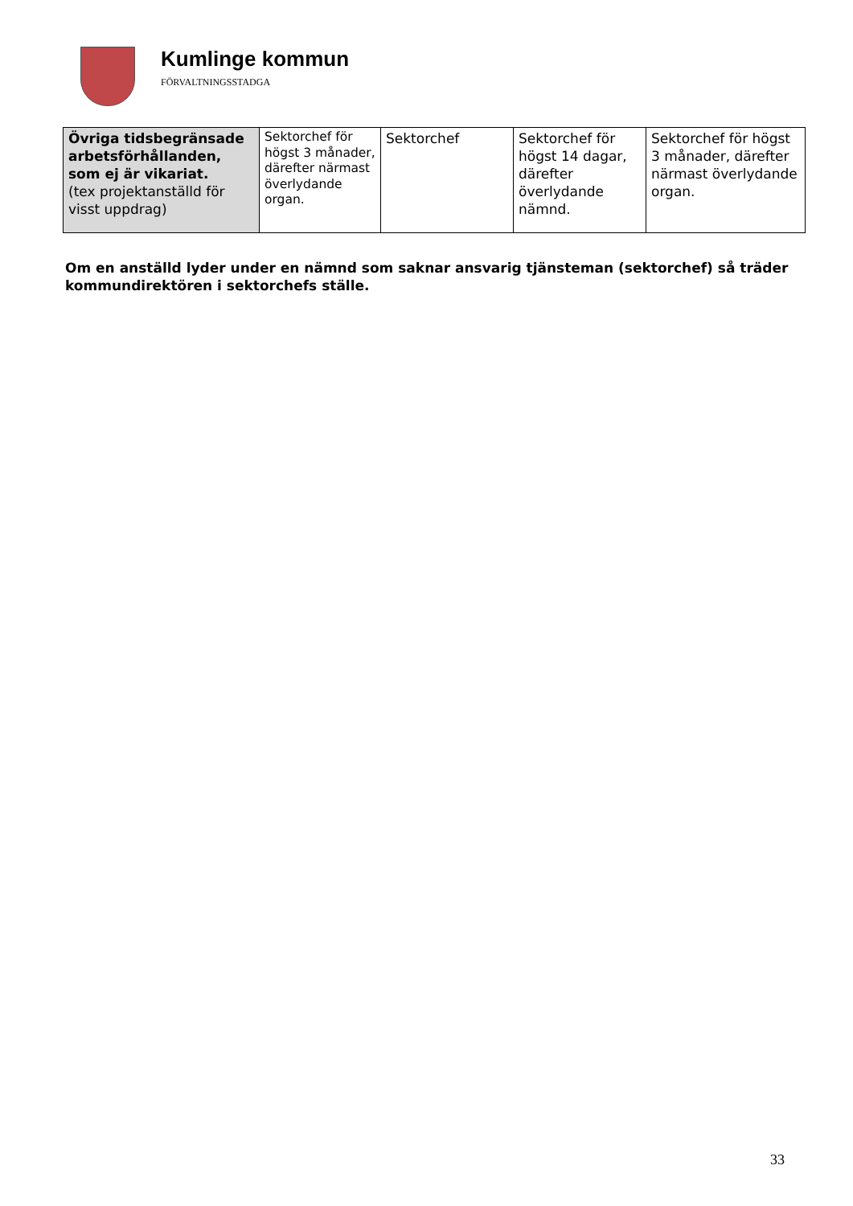Kumlinge kommun
FÖRVALTNINGSSTADGA
| Övriga tidsbegränsade arbetsförhållanden, som ej är vikariat. (tex projektanställd för visst uppdrag) | Sektorchef för högst 3 månader, därefter närmast överlydande organ. | Sektorchef | Sektorchef för högst 14 dagar, därefter överlydande nämnd. | Sektorchef för högst 3 månader, därefter närmast överlydande organ. |
Om en anställd lyder under en nämnd som saknar ansvarig tjänsteman (sektorchef) så träder kommundirektören i sektorchefs ställe.
33